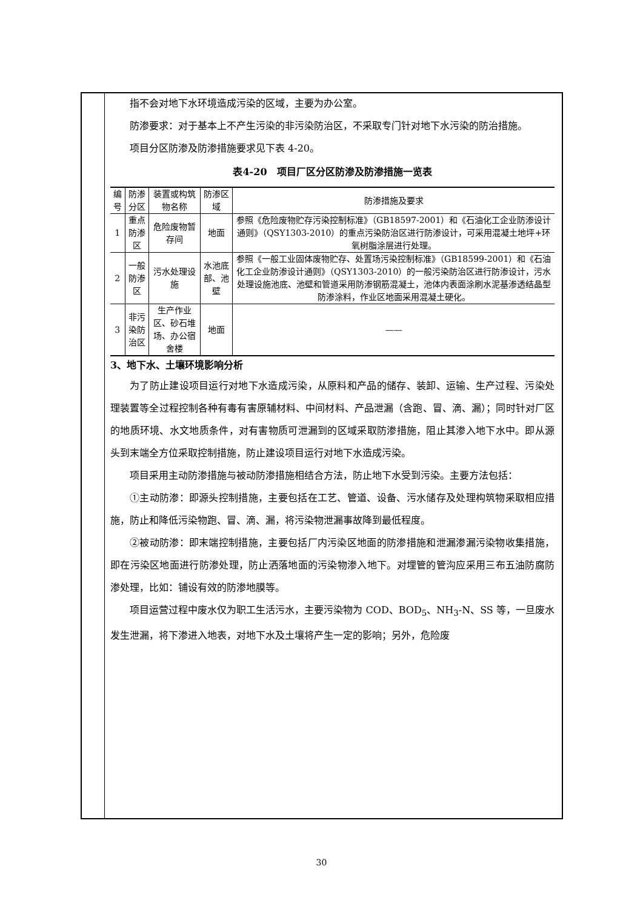指不会对地下水环境造成污染的区域，主要为办公室。
防渗要求：对于基本上不产生污染的非污染防治区，不采取专门针对地下水污染的防治措施。
项目分区防渗及防渗措施要求见下表 4-20。
表4-20　项目厂区分区防渗及防渗措施一览表
| 编号 | 防渗分区 | 装置或构筑物名称 | 防渗区域 | 防渗措施及要求 |
| --- | --- | --- | --- | --- |
| 1 | 重点防渗区 | 危险废物暂存间 | 地面 | 参照《危险废物贮存污染控制标准》（GB18597-2001）和《石油化工企业防渗设计通则》（QSY1303-2010）的重点污染防治区进行防渗设计，可采用混凝土地坪+环氧树脂涂层进行处理。 |
| 2 | 一般防渗区 | 污水处理设施 | 水池底部、池壁 | 参照《一般工业固体废物贮存、处置场污染控制标准》（GB18599-2001）和《石油化工企业防渗设计通则》（QSY1303-2010）的一般污染防治区进行防渗设计，污水处理设施池底、池壁和管道采用防渗钢筋混凝土，池体内表面涂刷水泥基渗透结晶型防渗涂料，作业区地面采用混凝土硬化。 |
| 3 | 非污染防治区 | 生产作业区、砂石堆场、办公宿舍楼 | 地面 | —— |
3、地下水、土壤环境影响分析
为了防止建设项目运行对地下水造成污染，从原料和产品的储存、装卸、运输、生产过程、污染处理装置等全过程控制各种有毒有害原辅材料、中间材料、产品泄漏（含跑、冒、滴、漏）；同时针对厂区的地质环境、水文地质条件，对有害物质可泄漏到的区域采取防渗措施，阻止其渗入地下水中。即从源头到末端全方位采取控制措施，防止建设项目运行对地下水造成污染。
项目采用主动防渗措施与被动防渗措施相结合方法，防止地下水受到污染。主要方法包括：
①主动防渗：即源头控制措施，主要包括在工艺、管道、设备、污水储存及处理构筑物采取相应措施，防止和降低污染物跑、冒、滴、漏，将污染物泄漏事故降到最低程度。
②被动防渗：即末端控制措施，主要包括厂内污染区地面的防渗措施和泄漏渗漏污染物收集措施，即在污染区地面进行防渗处理，防止洒落地面的污染物渗入地下。对埋管的管沟应采用三布五油防腐防渗处理，比如：铺设有效的防渗地膜等。
项目运营过程中废水仅为职工生活污水，主要污染物为 COD、BOD<sub>5</sub>、NH<sub>3</sub>-N、SS 等，一旦废水发生泄漏，将下渗进入地表，对地下水及土壤将产生一定的影响；另外，危险废
30